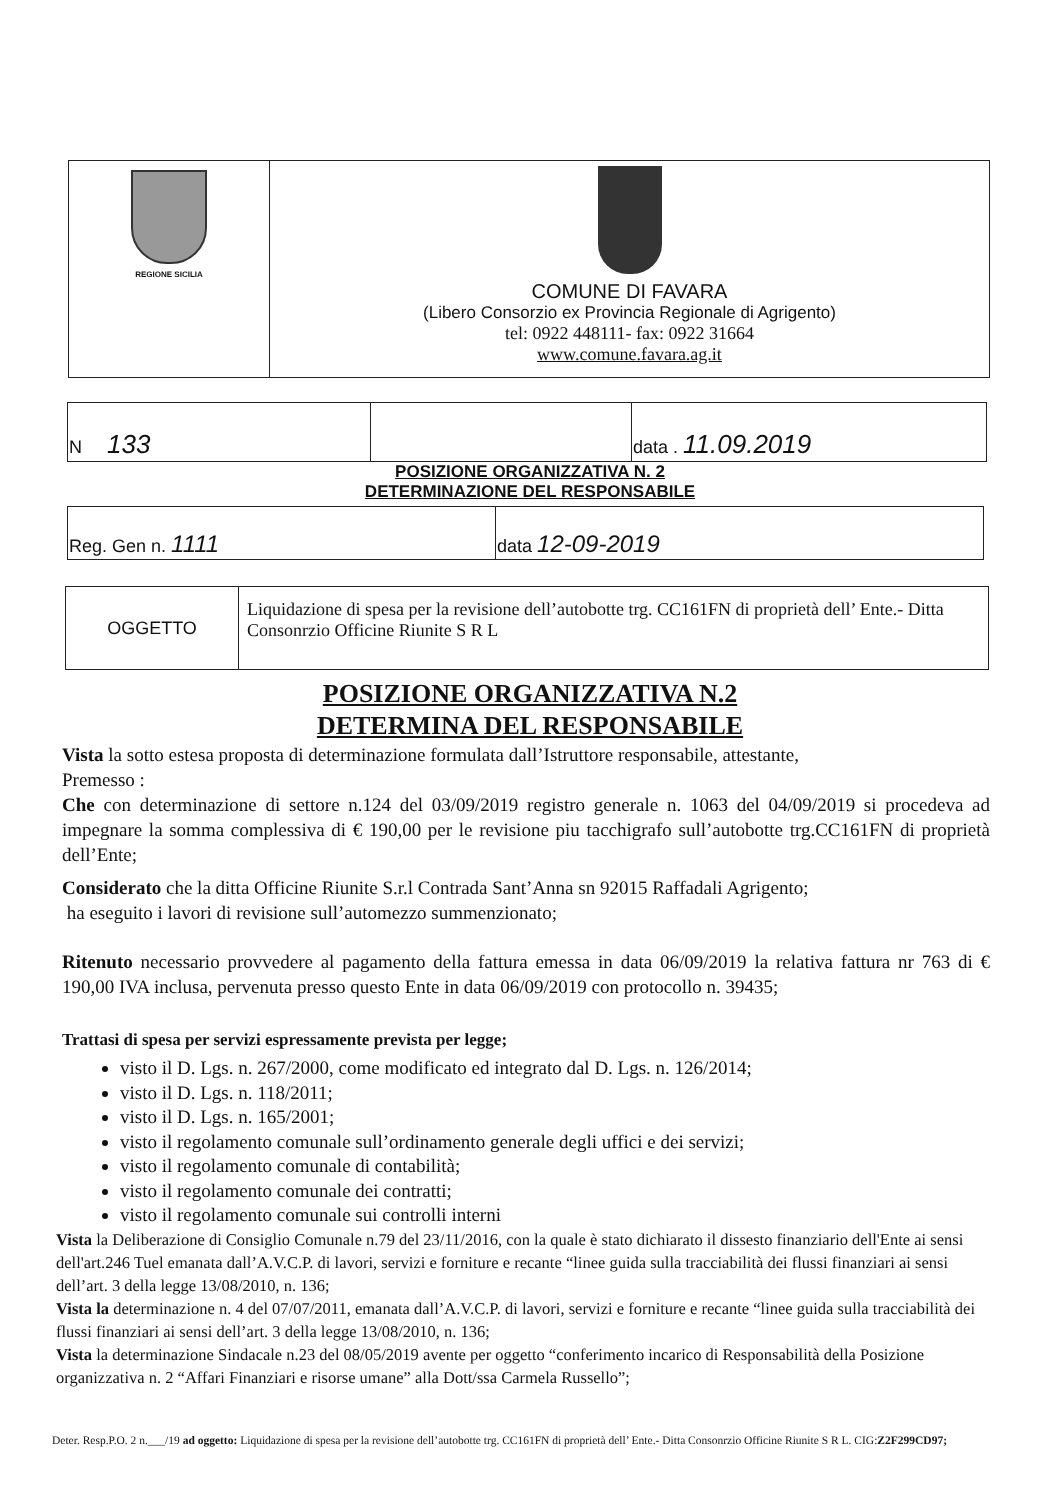| REGIONE SICILIA | COMUNE DI FAVARA (Libero Consorzio ex Provincia Regionale di Agrigento) tel: 0922 448111- fax: 0922 31664 www.comune.favara.ag.it |
| N 133 | | data . 11.09.2019 |
POSIZIONE ORGANIZZATIVA N. 2
DETERMINAZIONE DEL RESPONSABILE
| Reg. Gen n. 1111 | data 12-09-2019 |
| OGGETTO | Liquidazione di spesa per la revisione dell’autobotte trg. CC161FN di proprietà dell’ Ente.- Ditta Consonrzio Officine Riunite S R L |
POSIZIONE ORGANIZZATIVA N.2
DETERMINA DEL RESPONSABILE
Vista la sotto estesa proposta di determinazione formulata dall’Istruttore responsabile, attestante,
Premesso :
Che con determinazione di settore n.124 del 03/09/2019 registro generale n. 1063 del 04/09/2019 si procedeva ad impegnare la somma complessiva di € 190,00 per le revisione piu tacchigrafo sull’autobotte trg.CC161FN di proprietà dell’Ente;
Considerato che la ditta Officine Riunite S.r.l Contrada Sant’Anna sn 92015 Raffadali Agrigento;
ha eseguito i lavori di revisione sull’automezzo summenzionato;
Ritenuto necessario provvedere al pagamento della fattura emessa in data 06/09/2019 la relativa fattura nr 763 di € 190,00 IVA inclusa, pervenuta presso questo Ente in data 06/09/2019 con protocollo n. 39435;
Trattasi di spesa per servizi espressamente prevista per legge;
visto il D. Lgs. n. 267/2000, come modificato ed integrato dal D. Lgs. n. 126/2014;
visto il D. Lgs. n. 118/2011;
visto il D. Lgs. n. 165/2001;
visto il regolamento comunale sull’ordinamento generale degli uffici e dei servizi;
visto il regolamento comunale di contabilità;
visto il regolamento comunale dei contratti;
visto il regolamento comunale sui controlli interni
Vista la Deliberazione di Consiglio Comunale n.79 del 23/11/2016, con la quale è stato dichiarato il dissesto finanziario dell'Ente ai sensi dell'art.246 Tuel emanata dall’A.V.C.P. di lavori, servizi e forniture e recante “linee guida sulla tracciabilità dei flussi finanziari ai sensi dell’art. 3 della legge 13/08/2010, n. 136;
Vista la determinazione n. 4 del 07/07/2011, emanata dall’A.V.C.P. di lavori, servizi e forniture e recante “linee guida sulla tracciabilità dei flussi finanziari ai sensi dell’art. 3 della legge 13/08/2010, n. 136;
Vista la determinazione Sindacale n.23 del 08/05/2019 avente per oggetto “conferimento incarico di Responsabilità della Posizione organizzativa n. 2 “Affari Finanziari e risorse umane” alla Dott/ssa Carmela Russello”;
Deter. Resp.P.O. 2 n.___/19 ad oggetto: Liquidazione di spesa per la revisione dell’autobotte trg. CC161FN di proprietà dell’ Ente.- Ditta Consonrzio Officine Riunite S R L. CIG:Z2F299CD97;